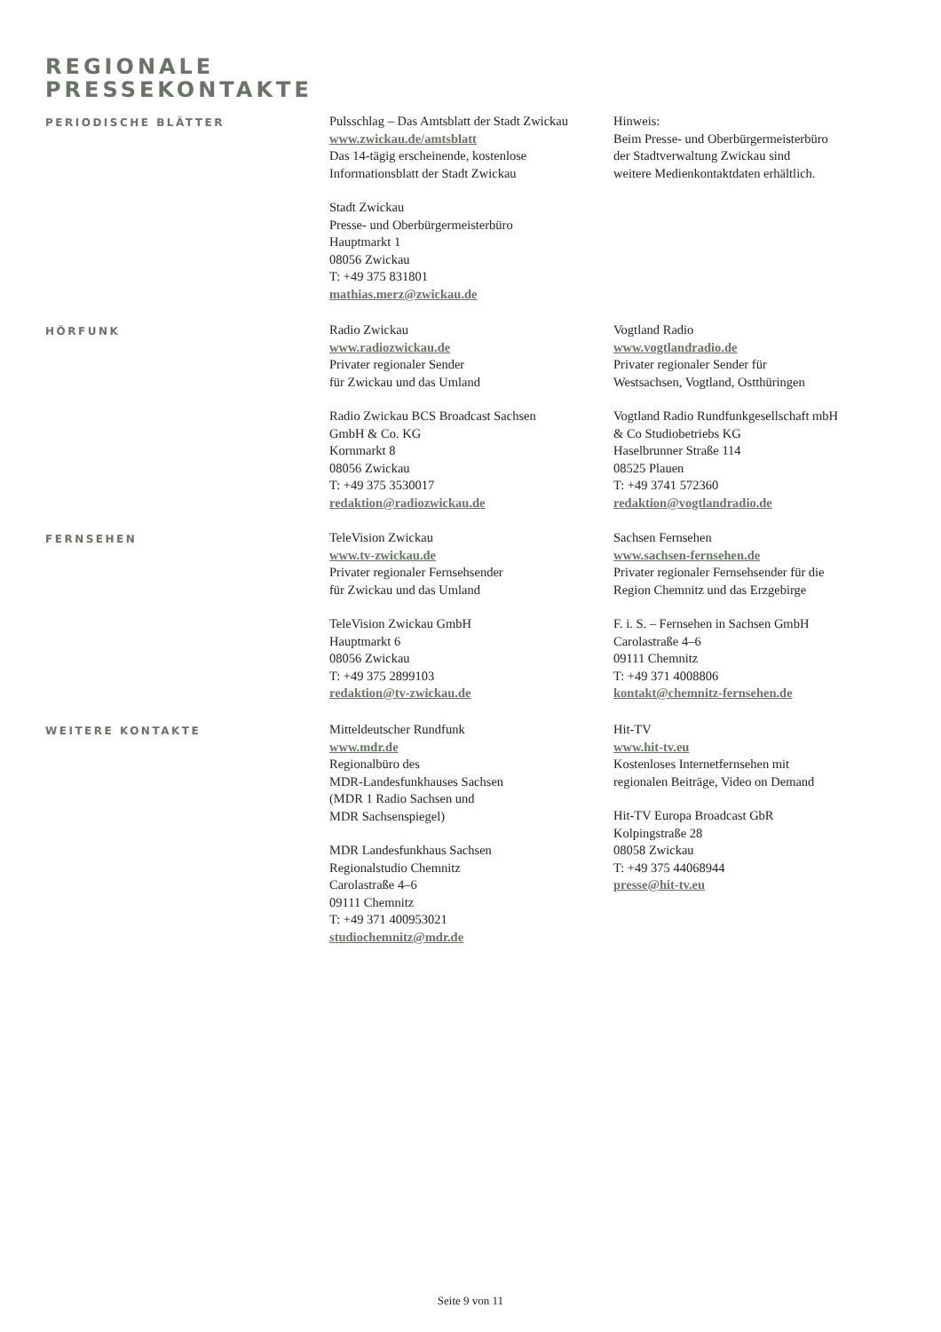REGIONALE
PRESSEKONTAKTE
PERIODISCHE BLÄTTER
Pulsschlag – Das Amtsblatt der Stadt Zwickau
www.zwickau.de/amtsblatt
Das 14-tägig erscheinende, kostenlose
Informationsblatt der Stadt Zwickau
Stadt Zwickau
Presse- und Oberbürgermeisterbüro
Hauptmarkt 1
08056 Zwickau
T: +49 375 831801
mathias.merz@zwickau.de
Hinweis:
Beim Presse- und Oberbürgermeisterbüro
der Stadtverwaltung Zwickau sind
weitere Medienkontaktdaten erhältlich.
HÖRFUNK
Radio Zwickau
www.radiozwickau.de
Privater regionaler Sender
für Zwickau und das Umland
Radio Zwickau BCS Broadcast Sachsen
GmbH & Co. KG
Kornmarkt 8
08056 Zwickau
T: +49 375 3530017
redaktion@radiozwickau.de
Vogtland Radio
www.vogtlandradio.de
Privater regionaler Sender für
Westsachsen, Vogtland, Ostthüringen
Vogtland Radio Rundfunkgesellschaft mbH
& Co Studiobetriebs KG
Haselbrunner Straße 114
08525 Plauen
T: +49 3741 572360
redaktion@vogtlandradio.de
FERNSEHEN
TeleVision Zwickau
www.tv-zwickau.de
Privater regionaler Fernsehsender
für Zwickau und das Umland
TeleVision Zwickau GmbH
Hauptmarkt 6
08056 Zwickau
T: +49 375 2899103
redaktion@tv-zwickau.de
Sachsen Fernsehen
www.sachsen-fernsehen.de
Privater regionaler Fernsehsender für die
Region Chemnitz und das Erzgebirge
F. i. S. – Fernsehen in Sachsen GmbH
Carolastraße 4–6
09111 Chemnitz
T: +49 371 4008806
kontakt@chemnitz-fernsehen.de
WEITERE KONTAKTE
Mitteldeutscher Rundfunk
www.mdr.de
Regionalbüro des
MDR-Landesfunkhauses Sachsen
(MDR 1 Radio Sachsen und
MDR Sachsenspiegel)
MDR Landesfunkhaus Sachsen
Regionalstudio Chemnitz
Carolastraße 4–6
09111 Chemnitz
T: +49 371 400953021
studiochemnitz@mdr.de
Hit-TV
www.hit-tv.eu
Kostenloses Internetfernsehen mit
regionalen Beiträge, Video on Demand
Hit-TV Europa Broadcast GbR
Kolpingstraße 28
08058 Zwickau
T: +49 375 44068944
presse@hit-tv.eu
Seite 9 von 11